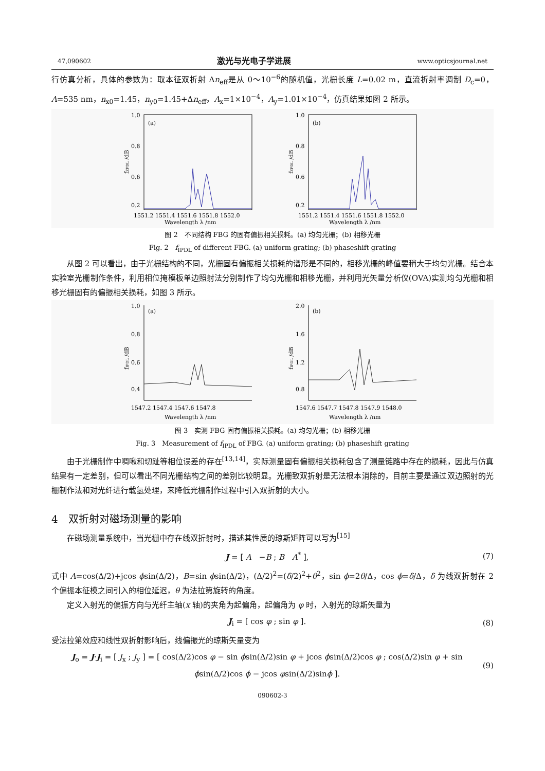47,090602 激光与光电子学进展 www.opticsjournal.net
行仿真分析，具体的参数为：取本征双折射 Δn<sub>eff</sub>是从 0～10<sup>−6</sup>的随机值，光栅长度 L=0.02 m，直流折射率调制 D<sub>c</sub>=0，Λ=535 nm，n<sub>x0</sub>=1.45，n<sub>y0</sub>=1.45+Δn<sub>eff</sub>，A<sub>x</sub>=1×10<sup>−4</sup>，A<sub>y</sub>=1.01×10<sup>−4</sup>，仿真结果如图 2 所示。
fZPDL /dB
(a)
1.0
0.8
0.6
0.2
1551.2 1551.4 1551.6 1551.8 1552.0
Wavelength λ /nm
fZPDL /dB
(b)
1.0
0.8
0.6
0.2
1551.2 1551.4 1551.6 1551.8 1552.0
Wavelength λ /nm
图 2　不同结构 FBG 的固有偏振相关损耗。(a) 均匀光栅；(b) 相移光栅
Fig. 2　f<sub>IPDL</sub> of different FBG. (a) uniform grating; (b) phaseshift grating
从图 2 可以看出，由于光栅结构的不同，光栅固有偏振相关损耗的谱形是不同的，相移光栅的峰值要稍大于均匀光栅。结合本实验室光栅制作条件，利用相位掩模板单边照射法分别制作了均匀光栅和相移光栅，并利用光矢量分析仪(OVA)实测均匀光栅和相移光栅固有的偏振相关损耗，如图 3 所示。
fIPDL /dB
(a)
1.0
0.8
0.6
0.4
1547.2 1547.4 1547.6 1547.8
Wavelength λ /nm
fIPDL /dB
(b)
2.0
1.6
1.2
0.8
1547.6 1547.7 1547.8 1547.9 1548.0
Wavelength λ /nm
图 3　实测 FBG 固有偏振相关损耗。(a) 均匀光栅；(b) 相移光栅
Fig. 3　Measurement of f<sub>IPDL</sub> of FBG. (a) uniform grating; (b) phaseshift grating
由于光栅制作中啁啾和切趾等相位误差的存在<sup>[13,14]</sup>，实际测量固有偏振相关损耗包含了测量链路中存在的损耗，因此与仿真结果有一定差别，但可以看出不同光栅结构之间的差别比较明显。光栅致双折射是无法根本消除的，目前主要是通过双边照射的光栅制作法和对光纤进行载氢处理，来降低光栅制作过程中引入双折射的大小。
4　双折射对磁场测量的影响
在磁场测量系统中，当光栅中存在线双折射时，描述其性质的琼斯矩阵可以写为<sup>[15]</sup>
J = [ A　−B ; B　A<sup>*</sup> ], (7)
式中 A=cos(Δ/2)+jcos ϕsin(Δ/2)，B=sin ϕsin(Δ/2)，(Δ/2)<sup>2</sup>=(δ/2)<sup>2</sup>+θ<sup>2</sup>，sin ϕ=2θ/Δ，cos ϕ=δ/Δ，δ 为线双折射在 2 个偏振本征模之间引入的相位延迟，θ 为法拉第旋转的角度。
定义入射光的偏振方向与光纤主轴(x 轴)的夹角为起偏角，起偏角为 φ 时，入射光的琼斯矢量为
J<sub>i</sub> = [ cos φ ; sin φ ]. (8)
受法拉第效应和线性双折射影响后，线偏振光的琼斯矢量变为
J<sub>o</sub> = J·J<sub>i</sub> = [ J<sub>x</sub> ; J<sub>y</sub> ] = [ cos(Δ/2)cos φ − sin ϕsin(Δ/2)sin φ + jcos ϕsin(Δ/2)cos φ ; cos(Δ/2)sin φ + sin ϕsin(Δ/2)cos ϕ − jcos φsin(Δ/2)sinϕ ]. (9)
090602-3